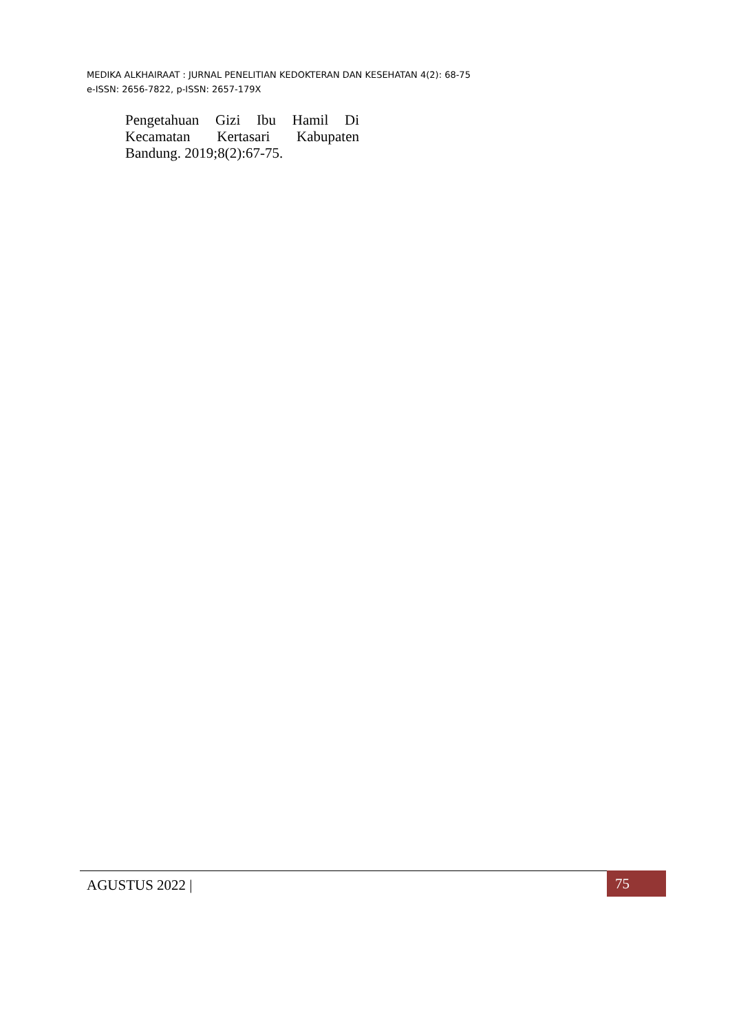MEDIKA ALKHAIRAAT : JURNAL PENELITIAN KEDOKTERAN DAN KESEHATAN 4(2): 68-75
e-ISSN: 2656-7822, p-ISSN: 2657-179X
Pengetahuan Gizi Ibu Hamil Di Kecamatan Kertasari Kabupaten Bandung. 2019;8(2):67-75.
AGUSTUS 2022 | 75